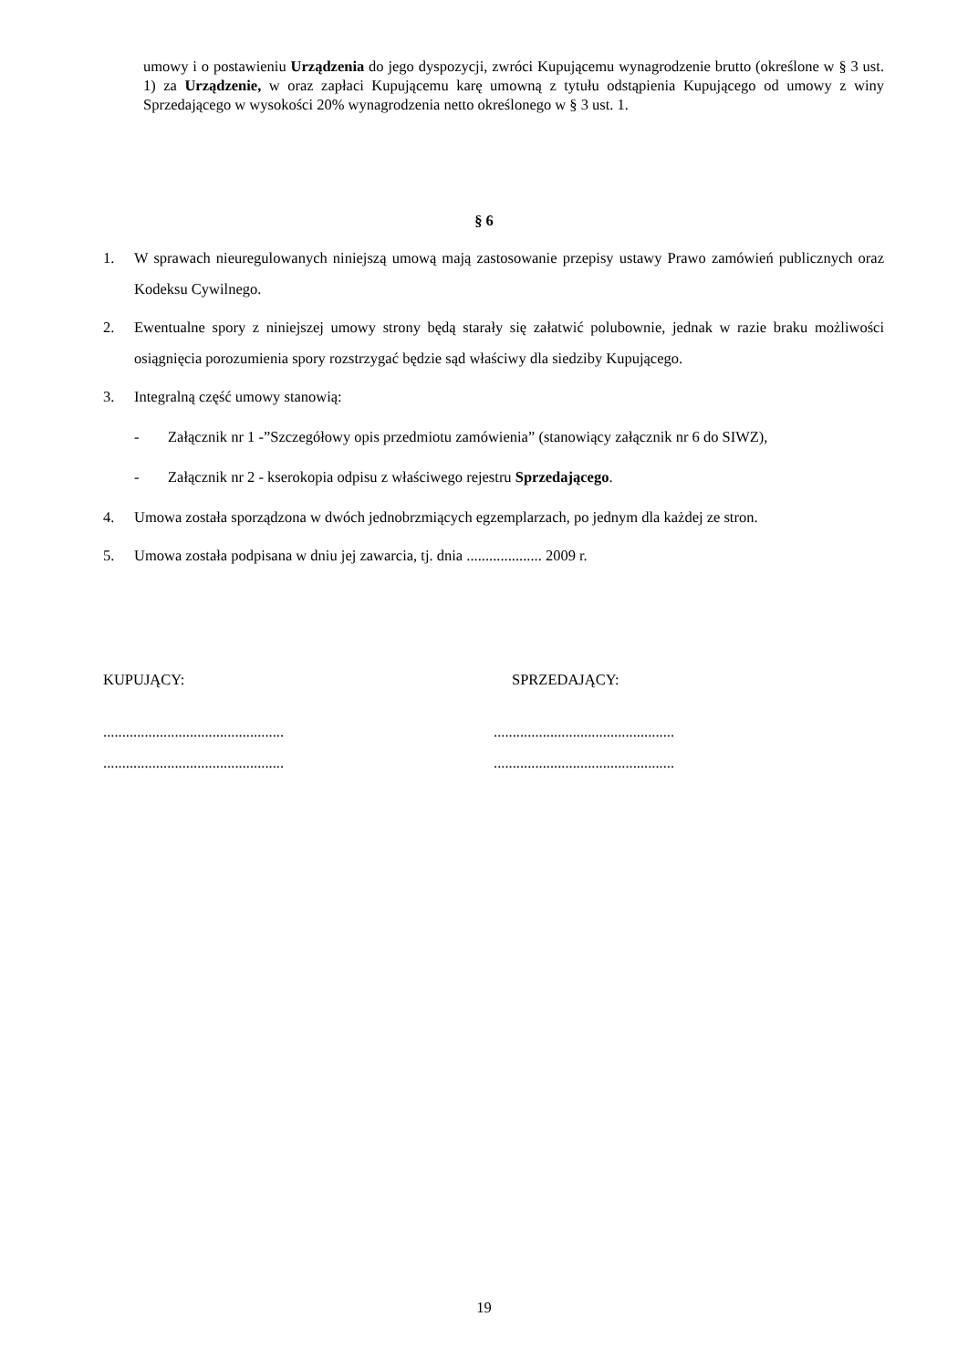umowy i o postawieniu Urządzenia do jego dyspozycji, zwróci Kupującemu wynagrodzenie brutto (określone w § 3 ust. 1) za Urządzenie, w oraz zapłaci Kupującemu karę umowną z tytułu odstąpienia Kupującego od umowy z winy Sprzedającego w wysokości 20% wynagrodzenia netto określonego w § 3 ust. 1.
§ 6
1. W sprawach nieuregulowanych niniejszą umową mają zastosowanie przepisy ustawy Prawo zamówień publicznych oraz Kodeksu Cywilnego.
2. Ewentualne spory z niniejszej umowy strony będą starały się załatwić polubownie, jednak w razie braku możliwości osiągnięcia porozumienia spory rozstrzygać będzie sąd właściwy dla siedziby Kupującego.
3. Integralną część umowy stanowią:
- Załącznik nr 1 -”Szczegółowy opis przedmiotu zamówienia” (stanowiący załącznik nr 6 do SIWZ),
- Załącznik nr 2 - kserokopia odpisu z właściwego rejestru Sprzedającego.
4. Umowa została sporządzona w dwóch jednobrzmiących egzemplarzach, po jednym dla każdej ze stron.
5. Umowa została podpisana w dniu jej zawarcia, tj. dnia .................... 2009 r.
KUPUJĄCY: SPRZEDAJĄCY:
................................................
................................................
................................................
................................................
19